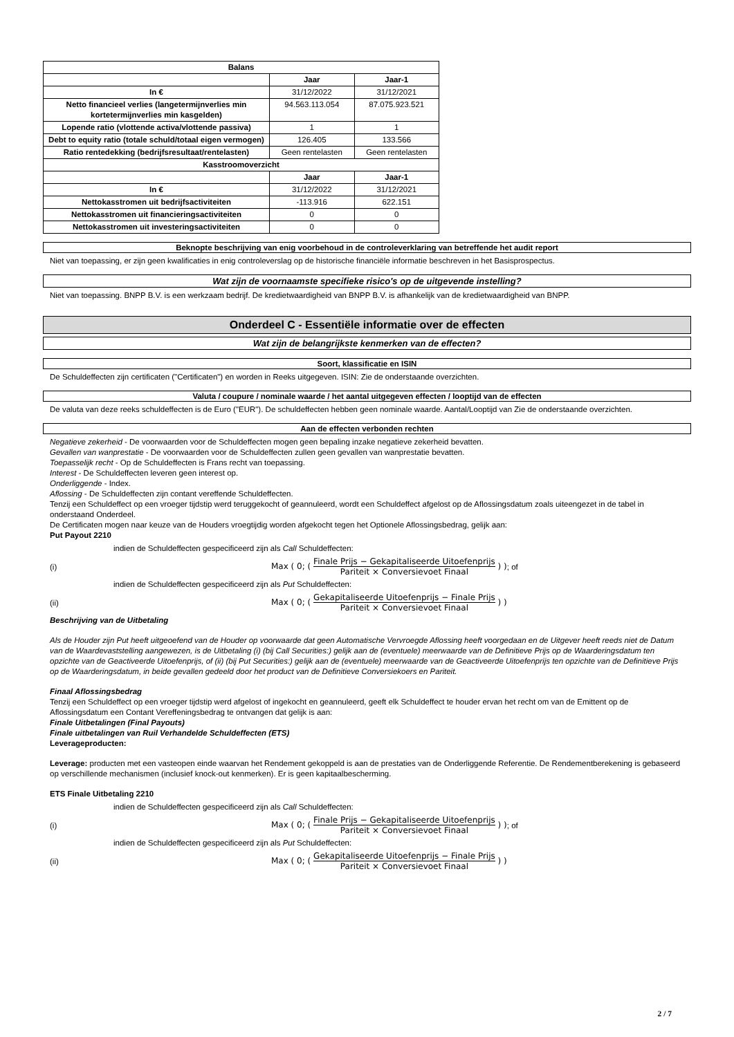| Balans | | |
| | Jaar | Jaar-1 |
| In € | 31/12/2022 | 31/12/2021 |
| Netto financieel verlies (langetermijnverlies min kortetermijnverlies min kasgelden) | 94.563.113.054 | 87.075.923.521 |
| Lopende ratio (vlottende activa/vlottende passiva) | 1 | 1 |
| Debt to equity ratio (totale schuld/totaal eigen vermogen) | 126.405 | 133.566 |
| Ratio rentedekking (bedrijfsresultaat/rentelasten) | Geen rentelasten | Geen rentelasten |
| Kasstroomoverzicht | | |
| | Jaar | Jaar-1 |
| In € | 31/12/2022 | 31/12/2021 |
| Nettokasstromen uit bedrijfsactiviteiten | -113.916 | 622.151 |
| Nettokasstromen uit financieringsactiviteiten | 0 | 0 |
| Nettokasstromen uit investeringsactiviteiten | 0 | 0 |
Beknopte beschrijving van enig voorbehoud in de controleverklaring van betreffende het audit report
Niet van toepassing, er zijn geen kwalificaties in enig controleverslag op de historische financiële informatie beschreven in het Basisprospectus.
Wat zijn de voornaamste specifieke risico's op de uitgevende instelling?
Niet van toepassing. BNPP B.V. is een werkzaam bedrijf. De kredietwaardigheid van BNPP B.V. is afhankelijk van de kredietwaardigheid van BNPP.
Onderdeel C - Essentiële informatie over de effecten
Wat zijn de belangrijkste kenmerken van de effecten?
Soort, klassificatie en ISIN
De Schuldeffecten zijn certificaten ("Certificaten") en worden in Reeks uitgegeven. ISIN: Zie de onderstaande overzichten.
Valuta / coupure / nominale waarde / het aantal uitgegeven effecten / looptijd van de effecten
De valuta van deze reeks schuldeffecten is de Euro ("EUR"). De schuldeffecten hebben geen nominale waarde. Aantal/Looptijd van Zie de onderstaande overzichten.
Aan de effecten verbonden rechten
Negatieve zekerheid - De voorwaarden voor de Schuldeffecten mogen geen bepaling inzake negatieve zekerheid bevatten.
Gevallen van wanprestatie - De voorwaarden voor de Schuldeffecten zullen geen gevallen van wanprestatie bevatten.
Toepasselijk recht - Op de Schuldeffecten is Frans recht van toepassing.
Interest - De Schuldeffecten leveren geen interest op.
Onderliggende - Index.
Aflossing - De Schuldeffecten zijn contant vereffende Schuldeffecten.
Tenzij een Schuldeffect op een vroeger tijdstip werd teruggekocht of geannuleerd, wordt een Schuldeffect afgelost op de Aflossingsdatum zoals uiteengezet in de tabel in onderstaand Onderdeel.
De Certificaten mogen naar keuze van de Houders vroegtijdig worden afgekocht tegen het Optionele Aflossingsbedrag, gelijk aan:
Put Payout 2210
indien de Schuldeffecten gespecificeerd zijn als Call Schuldeffecten:
(i) Max ( 0; ( Finale Prijs − Gekapitaliseerde Uitoefenprijs Pariteit × Conversievoet Finaal ) ); of
indien de Schuldeffecten gespecificeerd zijn als Put Schuldeffecten:
(ii) Max ( 0; ( Gekapitaliseerde Uitoefenprijs − Finale Prijs Pariteit × Conversievoet Finaal ) )
Beschrijving van de Uitbetaling
Als de Houder zijn Put heeft uitgeoefend van de Houder op voorwaarde dat geen Automatische Vervroegde Aflossing heeft voorgedaan en de Uitgever heeft reeds niet de Datum van de Waardevaststelling aangewezen, is de Uitbetaling (i) (bij Call Securities:) gelijk aan de (eventuele) meerwaarde van de Definitieve Prijs op de Waarderingsdatum ten opzichte van de Geactiveerde Uitoefenprijs, of (ii) (bij Put Securities:) gelijk aan de (eventuele) meerwaarde van de Geactiveerde Uitoefenprijs ten opzichte van de Definitieve Prijs op de Waarderingsdatum, in beide gevallen gedeeld door het product van de Definitieve Conversiekoers en Pariteit.
Finaal Aflossingsbedrag
Tenzij een Schuldeffect op een vroeger tijdstip werd afgelost of ingekocht en geannuleerd, geeft elk Schuldeffect te houder ervan het recht om van de Emittent op de Aflossingsdatum een Contant Vereffeningsbedrag te ontvangen dat gelijk is aan:
Finale Uitbetalingen (Final Payouts)
Finale uitbetalingen van Ruil Verhandelde Schuldeffecten (ETS)
Leverageproducten:
Leverage: producten met een vasteopen einde waarvan het Rendement gekoppeld is aan de prestaties van de Onderliggende Referentie. De Rendementberekening is gebaseerd op verschillende mechanismen (inclusief knock-out kenmerken). Er is geen kapitaalbescherming.
ETS Finale Uitbetaling 2210
indien de Schuldeffecten gespecificeerd zijn als Call Schuldeffecten:
(i) Max ( 0; ( Finale Prijs − Gekapitaliseerde Uitoefenprijs Pariteit × Conversievoet Finaal ) ); of
indien de Schuldeffecten gespecificeerd zijn als Put Schuldeffecten:
(ii) Max ( 0; ( Gekapitaliseerde Uitoefenprijs − Finale Prijs Pariteit × Conversievoet Finaal ) )
2 / 7